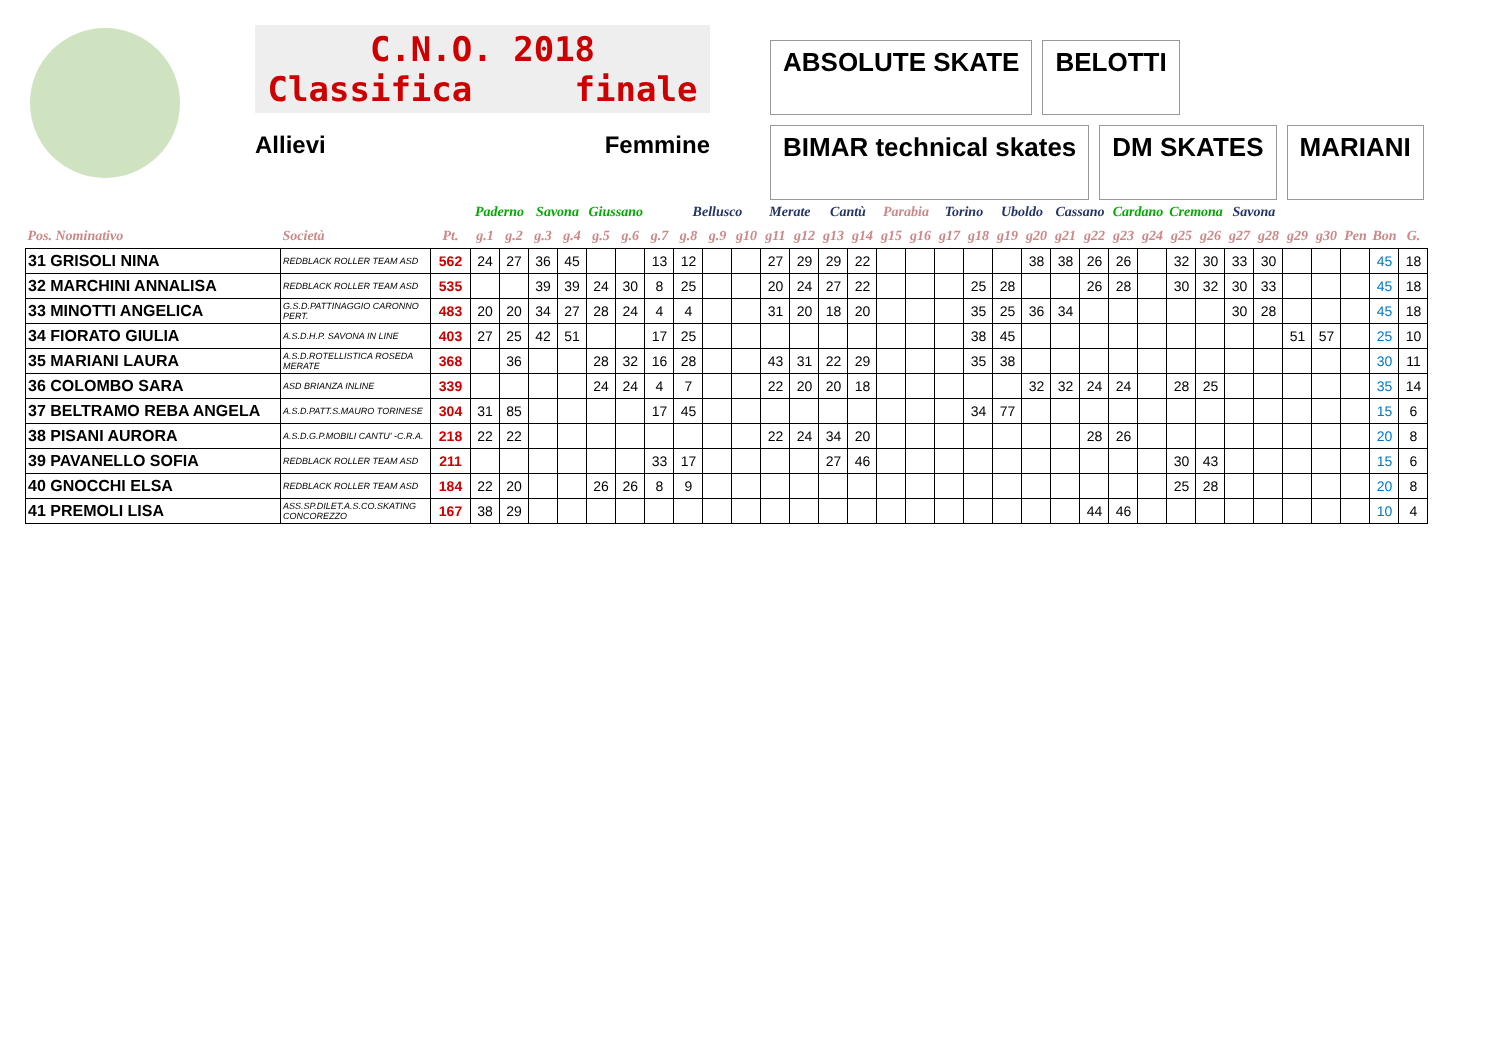C.N.O. 2018
Classifica finale
Allievi Femmine
ABSOLUTE SKATE BELOTTI BIMAR technical skates DM SKATES MARIANI
| | | | Paderno | | Savona | | Giussano | | | Bellusco | | | Merate | | Cantù | | Parabia | | Torino | | Uboldo | | Cassano | | Cardano | | Cremona | | Savona | | | | | | |
| --- | --- | --- | --- | --- | --- | --- | --- | --- | --- | --- | --- | --- | --- | --- | --- | --- | --- | --- | --- | --- | --- | --- | --- | --- | --- | --- | --- | --- | --- | --- | --- | --- | --- | --- | --- |
| Pos. Nominativo | Società | Pt. | g.1 | g.2 | g.3 | g.4 | g.5 | g.6 | g.7 | g.8 | g.9 | g10 | g11 | g12 | g13 | g14 | g15 | g16 | g17 | g18 | g19 | g20 | g21 | g22 | g23 | g24 | g25 | g26 | g27 | g28 | g29 | g30 | Pen | Bon | G. |
| 31 GRISOLI NINA | REDBLACK ROLLER TEAM ASD | 562 | 24 | 27 | 36 | 45 | | | 13 | 12 | | | 27 | 29 | 29 | 22 | | | | | | 38 | 38 | 26 | 26 | | 32 | 30 | 33 | 30 | | | | 45 | 18 |
| 32 MARCHINI ANNALISA | REDBLACK ROLLER TEAM ASD | 535 | | | 39 | 39 | 24 | 30 | 8 | 25 | | | 20 | 24 | 27 | 22 | | | | 25 | 28 | | | 26 | 28 | | 30 | 32 | 30 | 33 | | | | 45 | 18 |
| 33 MINOTTI ANGELICA | G.S.D.PATTINAGGIO CARONNO PERT. | 483 | 20 | 20 | 34 | 27 | 28 | 24 | 4 | 4 | | | 31 | 20 | 18 | 20 | | | | 35 | 25 | 36 | 34 | | | | | | 30 | 28 | | | | 45 | 18 |
| 34 FIORATO GIULIA | A.S.D.H.P. SAVONA IN LINE | 403 | 27 | 25 | 42 | 51 | | | 17 | 25 | | | | | | | | | | 38 | 45 | | | | | | | | | | 51 | 57 | | 25 | 10 |
| 35 MARIANI LAURA | A.S.D.ROTELLISTICA ROSEDA MERATE | 368 | | 36 | | | 28 | 32 | 16 | 28 | | | 43 | 31 | 22 | 29 | | | | 35 | 38 | | | | | | | | | | | | | 30 | 11 |
| 36 COLOMBO SARA | ASD BRIANZA INLINE | 339 | | | | | 24 | 24 | 4 | 7 | | | 22 | 20 | 20 | 18 | | | | | | 32 | 32 | 24 | 24 | | 28 | 25 | | | | | | 35 | 14 |
| 37 BELTRAMO REBA ANGELA | A.S.D.PATT.S.MAURO TORINESE | 304 | 31 | 85 | | | | | 17 | 45 | | | | | | | | | | 34 | 77 | | | | | | | | | | | | | 15 | 6 |
| 38 PISANI AURORA | A.S.D.G.P.MOBILI CANTU' -C.R.A. | 218 | 22 | 22 | | | | | | | | | 22 | 24 | 34 | 20 | | | | | | | | 28 | 26 | | | | | | | | | 20 | 8 |
| 39 PAVANELLO SOFIA | REDBLACK ROLLER TEAM ASD | 211 | | | | | | | 33 | 17 | | | | | 27 | 46 | | | | | | | | | | | 30 | 43 | | | | | | 15 | 6 |
| 40 GNOCCHI ELSA | REDBLACK ROLLER TEAM ASD | 184 | 22 | 20 | | | 26 | 26 | 8 | 9 | | | | | | | | | | | | | | | | | 25 | 28 | | | | | | 20 | 8 |
| 41 PREMOLI LISA | ASS.SP.DILET.A.S.CO.SKATING CONCOREZZO | 167 | 38 | 29 | | | | | | | | | | | | | | | | | | | | 44 | 46 | | | | | | | | | 10 | 4 |